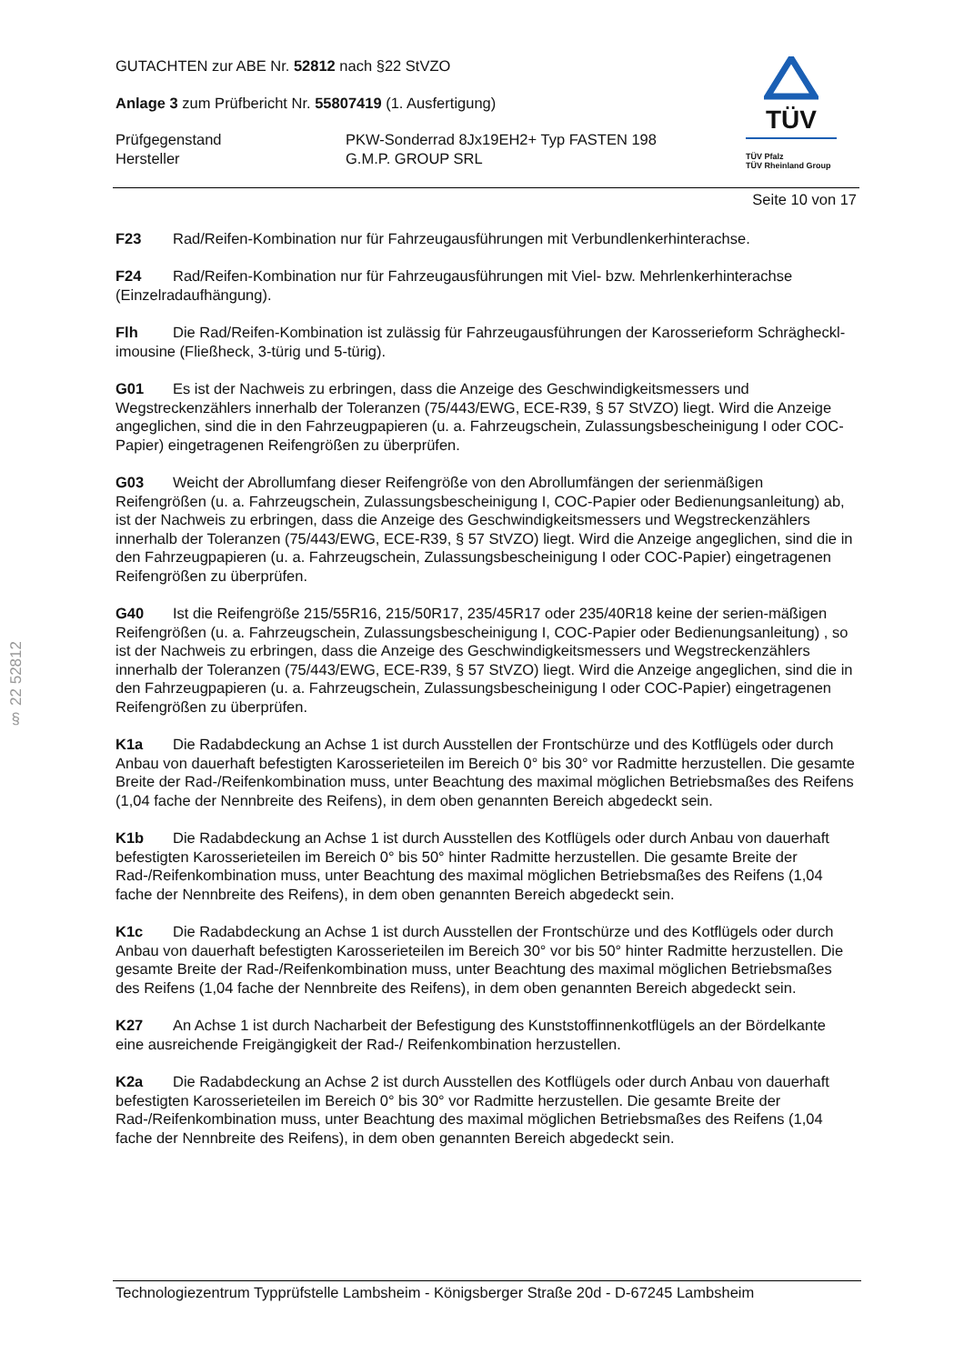§ 22 52812
TÜV
TÜV Pfalz
TÜV Rheinland Group
GUTACHTEN zur ABE Nr. 52812 nach §22 StVZO
Anlage 3 zum Prüfbericht Nr. 55807419 (1. Ausfertigung)
Prüfgegenstand
Hersteller
PKW-Sonderrad 8Jx19EH2+ Typ FASTEN 198
G.M.P. GROUP SRL
Seite 10 von 17
F23 Rad/Reifen-Kombination nur für Fahrzeugausführungen mit Verbundlenkerhinterachse.
F24 Rad/Reifen-Kombination nur für Fahrzeugausführungen mit Viel- bzw. Mehrlenkerhinterachse (Einzelradaufhängung).
Flh Die Rad/Reifen-Kombination ist zulässig für Fahrzeugausführungen der Karosserieform Schrägheckl­imousine (Fließheck, 3-türig und 5-türig).
G01 Es ist der Nachweis zu erbringen, dass die Anzeige des Geschwindigkeitsmessers und Wegstreckenzählers innerhalb der Toleranzen (75/443/EWG, ECE-R39, § 57 StVZO) liegt. Wird die Anzeige angeglichen, sind die in den Fahrzeugpapieren (u. a. Fahrzeugschein, Zulassungsbescheinigung I oder COC-Papier) eingetragenen Reifengrößen zu überprüfen.
G03 Weicht der Abrollumfang dieser Reifengröße von den Abrollumfängen der serienmäßigen Reifengrößen (u. a. Fahrzeugschein, Zulassungsbescheinigung I, COC-Papier oder Bedienungsanleitung) ab, ist der Nachweis zu erbringen, dass die Anzeige des Geschwindigkeitsmessers und Wegstreckenzählers innerhalb der Toleranzen (75/443/EWG, ECE-R39, § 57 StVZO) liegt. Wird die Anzeige angeglichen, sind die in den Fahrzeugpapieren (u. a. Fahrzeugschein, Zulassungsbescheinigung I oder COC-Papier) eingetragenen Reifengrößen zu überprüfen.
G40 Ist die Reifengröße 215/55R16, 215/50R17, 235/45R17 oder 235/40R18 keine der serien-mäßigen Reifengrößen (u. a. Fahrzeugschein, Zulassungsbescheinigung I, COC-Papier oder Bedienungsanleitung) , so ist der Nachweis zu erbringen, dass die Anzeige des Geschwindigkeitsmessers und Wegstreckenzählers innerhalb der Toleranzen (75/443/EWG, ECE-R39, § 57 StVZO) liegt. Wird die Anzeige angeglichen, sind die in den Fahrzeugpapieren (u. a. Fahrzeugschein, Zulassungsbescheinigung I oder COC-Papier) eingetragenen Reifengrößen zu überprüfen.
K1a Die Radabdeckung an Achse 1 ist durch Ausstellen der Frontschürze und des Kotflügels oder durch Anbau von dauerhaft befestigten Karosserieteilen im Bereich 0° bis 30° vor Radmitte herzustellen. Die gesamte Breite der Rad-/Reifenkombination muss, unter Beachtung des maximal möglichen Betriebsmaßes des Reifens (1,04 fache der Nennbreite des Reifens), in dem oben genannten Bereich abgedeckt sein.
K1b Die Radabdeckung an Achse 1 ist durch Ausstellen des Kotflügels oder durch Anbau von dauerhaft befestigten Karosserieteilen im Bereich 0° bis 50° hinter Radmitte herzustellen. Die gesamte Breite der Rad-/Reifenkombination muss, unter Beachtung des maximal möglichen Betriebsmaßes des Reifens (1,04 fache der Nennbreite des Reifens), in dem oben genannten Bereich abgedeckt sein.
K1c Die Radabdeckung an Achse 1 ist durch Ausstellen der Frontschürze und des Kotflügels oder durch Anbau von dauerhaft befestigten Karosserieteilen im Bereich 30° vor bis 50° hinter Radmitte herzustellen. Die gesamte Breite der Rad-/Reifenkombination muss, unter Beachtung des maximal möglichen Betriebsmaßes des Reifens (1,04 fache der Nennbreite des Reifens), in dem oben genannten Bereich abgedeckt sein.
K27 An Achse 1 ist durch Nacharbeit der Befestigung des Kunststoffinnenkotflügels an der Bördelkante eine ausreichende Freigängigkeit der Rad-/ Reifenkombination herzustellen.
K2a Die Radabdeckung an Achse 2 ist durch Ausstellen des Kotflügels oder durch Anbau von dauerhaft befestigten Karosserieteilen im Bereich 0° bis 30° vor Radmitte herzustellen. Die gesamte Breite der Rad-/Reifenkombination muss, unter Beachtung des maximal möglichen Betriebsmaßes des Reifens (1,04 fache der Nennbreite des Reifens), in dem oben genannten Bereich abgedeckt sein.
Technologiezentrum Typprüfstelle Lambsheim - Königsberger Straße 20d - D-67245 Lambsheim